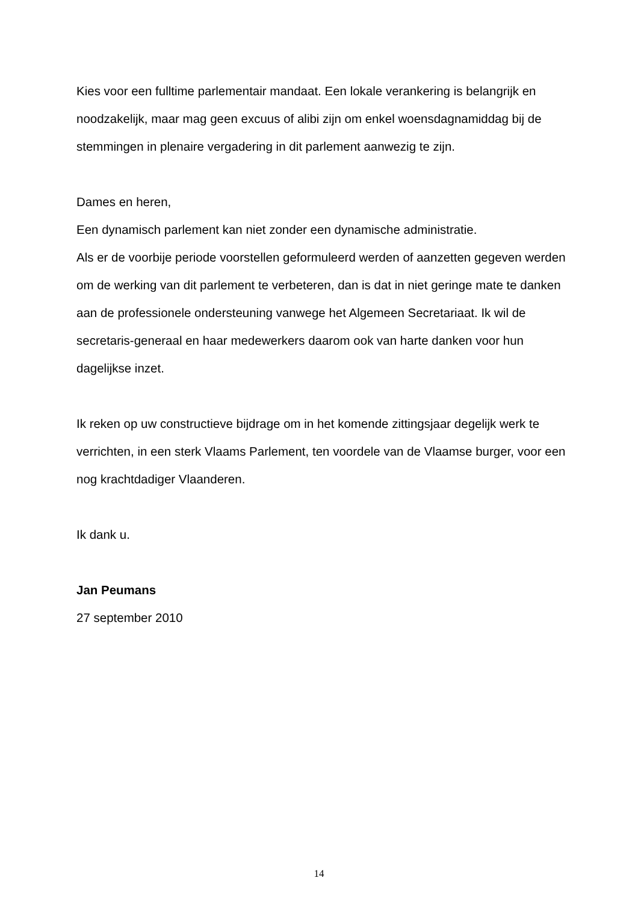Kies voor een fulltime parlementair mandaat. Een lokale verankering is belangrijk en noodzakelijk, maar mag geen excuus of alibi zijn om enkel woensdagnamiddag bij de stemmingen in plenaire vergadering in dit parlement aanwezig te zijn.
Dames en heren,
Een dynamisch parlement kan niet zonder een dynamische administratie.
Als er de voorbije periode voorstellen geformuleerd werden of aanzetten gegeven werden om de werking van dit parlement te verbeteren, dan is dat in niet geringe mate te danken aan de professionele ondersteuning vanwege het Algemeen Secretariaat. Ik wil de secretaris-generaal en haar medewerkers daarom ook van harte danken voor hun dagelijkse inzet.
Ik reken op uw constructieve bijdrage om in het komende zittingsjaar degelijk werk te verrichten, in een sterk Vlaams Parlement, ten voordele van de Vlaamse burger, voor een nog krachtdadiger Vlaanderen.
Ik dank u.
Jan Peumans
27 september 2010
14